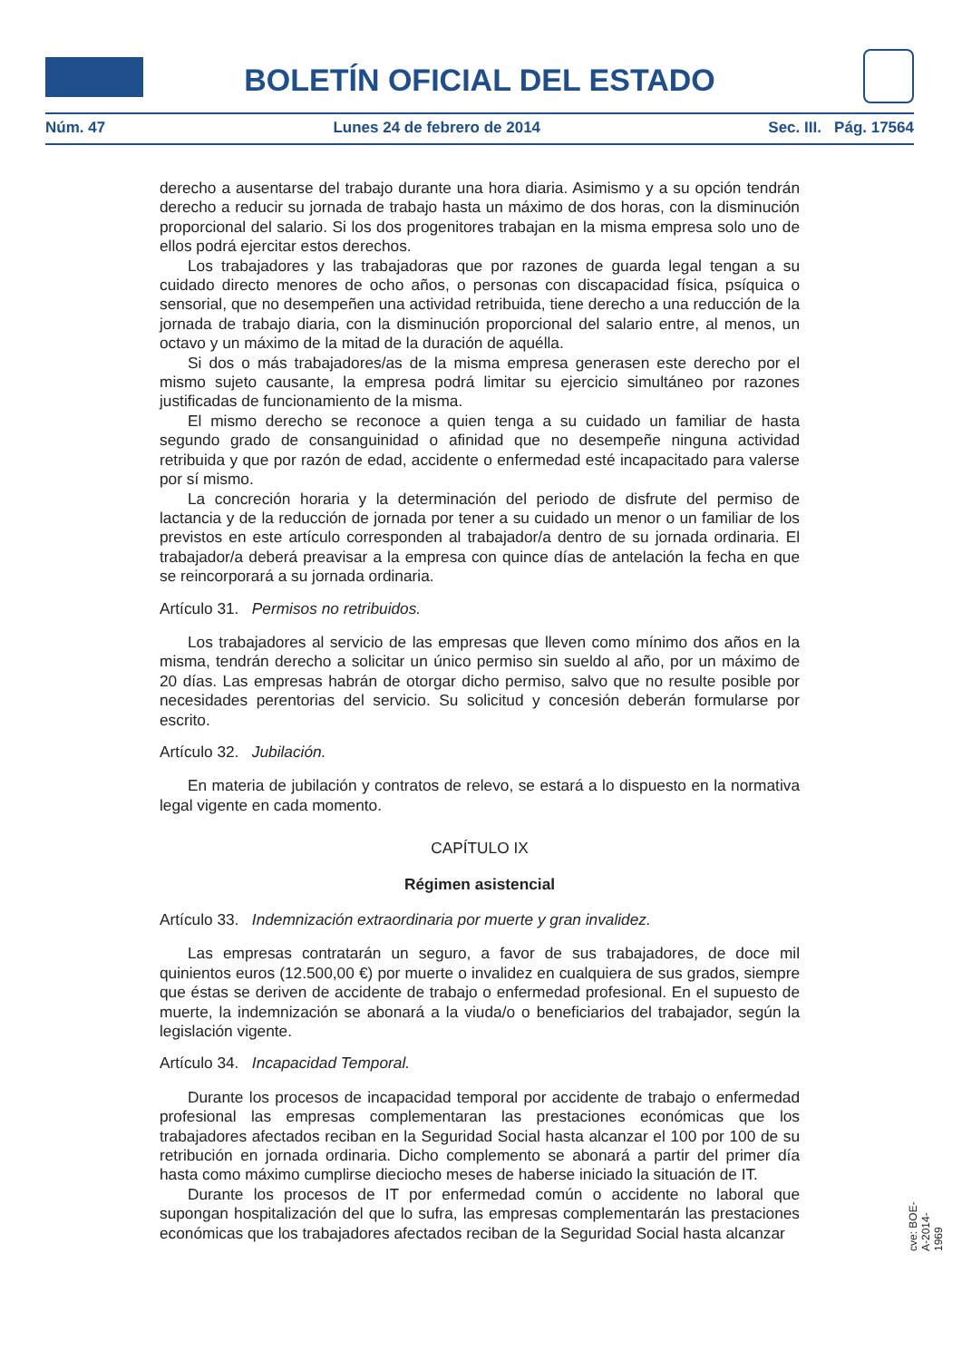BOLETÍN OFICIAL DEL ESTADO
Núm. 47 Lunes 24 de febrero de 2014 Sec. III. Pág. 17564
derecho a ausentarse del trabajo durante una hora diaria. Asimismo y a su opción tendrán derecho a reducir su jornada de trabajo hasta un máximo de dos horas, con la disminución proporcional del salario. Si los dos progenitores trabajan en la misma empresa solo uno de ellos podrá ejercitar estos derechos.
Los trabajadores y las trabajadoras que por razones de guarda legal tengan a su cuidado directo menores de ocho años, o personas con discapacidad física, psíquica o sensorial, que no desempeñen una actividad retribuida, tiene derecho a una reducción de la jornada de trabajo diaria, con la disminución proporcional del salario entre, al menos, un octavo y un máximo de la mitad de la duración de aquélla.
Si dos o más trabajadores/as de la misma empresa generasen este derecho por el mismo sujeto causante, la empresa podrá limitar su ejercicio simultáneo por razones justificadas de funcionamiento de la misma.
El mismo derecho se reconoce a quien tenga a su cuidado un familiar de hasta segundo grado de consanguinidad o afinidad que no desempeñe ninguna actividad retribuida y que por razón de edad, accidente o enfermedad esté incapacitado para valerse por sí mismo.
La concreción horaria y la determinación del periodo de disfrute del permiso de lactancia y de la reducción de jornada por tener a su cuidado un menor o un familiar de los previstos en este artículo corresponden al trabajador/a dentro de su jornada ordinaria. El trabajador/a deberá preavisar a la empresa con quince días de antelación la fecha en que se reincorporará a su jornada ordinaria.
Artículo 31. Permisos no retribuidos.
Los trabajadores al servicio de las empresas que lleven como mínimo dos años en la misma, tendrán derecho a solicitar un único permiso sin sueldo al año, por un máximo de 20 días. Las empresas habrán de otorgar dicho permiso, salvo que no resulte posible por necesidades perentorias del servicio. Su solicitud y concesión deberán formularse por escrito.
Artículo 32. Jubilación.
En materia de jubilación y contratos de relevo, se estará a lo dispuesto en la normativa legal vigente en cada momento.
CAPÍTULO IX
Régimen asistencial
Artículo 33. Indemnización extraordinaria por muerte y gran invalidez.
Las empresas contratarán un seguro, a favor de sus trabajadores, de doce mil quinientos euros (12.500,00 €) por muerte o invalidez en cualquiera de sus grados, siempre que éstas se deriven de accidente de trabajo o enfermedad profesional. En el supuesto de muerte, la indemnización se abonará a la viuda/o o beneficiarios del trabajador, según la legislación vigente.
Artículo 34. Incapacidad Temporal.
Durante los procesos de incapacidad temporal por accidente de trabajo o enfermedad profesional las empresas complementaran las prestaciones económicas que los trabajadores afectados reciban en la Seguridad Social hasta alcanzar el 100 por 100 de su retribución en jornada ordinaria. Dicho complemento se abonará a partir del primer día hasta como máximo cumplirse dieciocho meses de haberse iniciado la situación de IT.
Durante los procesos de IT por enfermedad común o accidente no laboral que supongan hospitalización del que lo sufra, las empresas complementarán las prestaciones económicas que los trabajadores afectados reciban de la Seguridad Social hasta alcanzar
cve: BOE-A-2014-1969